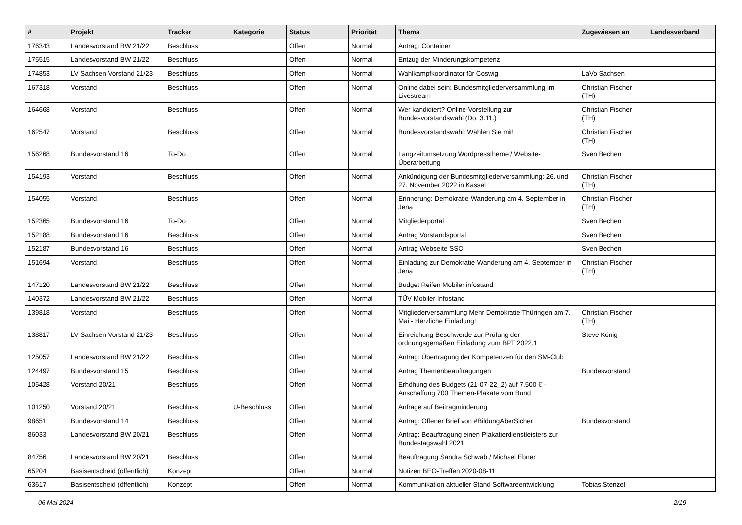| # | Projekt | Tracker | Kategorie | Status | Priorität | Thema | Zugewiesen an | Landesverband |
| --- | --- | --- | --- | --- | --- | --- | --- | --- |
| 176343 | Landesvorstand BW 21/22 | Beschluss | | Offen | Normal | Antrag: Container | | |
| 175515 | Landesvorstand BW 21/22 | Beschluss | | Offen | Normal | Entzug der Minderungskompetenz | | |
| 174853 | LV Sachsen Vorstand 21/23 | Beschluss | | Offen | Normal | Wahlkampfkoordinator für Coswig | LaVo Sachsen | |
| 167318 | Vorstand | Beschluss | | Offen | Normal | Online dabei sein: Bundesmitgliederversammlung im Livestream | Christian Fischer (TH) | |
| 164668 | Vorstand | Beschluss | | Offen | Normal | Wer kandidiert? Online-Vorstellung zur Bundesvorstandswahl (Do, 3.11.) | Christian Fischer (TH) | |
| 162547 | Vorstand | Beschluss | | Offen | Normal | Bundesvorstandswahl: Wählen Sie mit! | Christian Fischer (TH) | |
| 156268 | Bundesvorstand 16 | To-Do | | Offen | Normal | Langzeitumsetzung Wordpresstheme / Website-Überarbeitung | Sven Bechen | |
| 154193 | Vorstand | Beschluss | | Offen | Normal | Ankündigung der Bundesmitgliederversammlung: 26. und 27. November 2022 in Kassel | Christian Fischer (TH) | |
| 154055 | Vorstand | Beschluss | | Offen | Normal | Erinnerung: Demokratie-Wanderung am 4. September in Jena | Christian Fischer (TH) | |
| 152365 | Bundesvorstand 16 | To-Do | | Offen | Normal | Mitgliederportal | Sven Bechen | |
| 152188 | Bundesvorstand 16 | Beschluss | | Offen | Normal | Antrag Vorstandsportal | Sven Bechen | |
| 152187 | Bundesvorstand 16 | Beschluss | | Offen | Normal | Antrag Webseite SSO | Sven Bechen | |
| 151694 | Vorstand | Beschluss | | Offen | Normal | Einladung zur Demokratie-Wanderung am 4. September in Jena | Christian Fischer (TH) | |
| 147120 | Landesvorstand BW 21/22 | Beschluss | | Offen | Normal | Budget Reifen Mobiler infostand | | |
| 140372 | Landesvorstand BW 21/22 | Beschluss | | Offen | Normal | TÜV Mobiler Infostand | | |
| 139818 | Vorstand | Beschluss | | Offen | Normal | Mitgliederversammlung Mehr Demokratie Thüringen am 7. Mai - Herzliche Einladung! | Christian Fischer (TH) | |
| 138817 | LV Sachsen Vorstand 21/23 | Beschluss | | Offen | Normal | Einreichung Beschwerde zur Prüfung der ordnungsgemäßen Einladung zum BPT 2022.1 | Steve König | |
| 125057 | Landesvorstand BW 21/22 | Beschluss | | Offen | Normal | Antrag: Übertragung der Kompetenzen für den SM-Club | | |
| 124497 | Bundesvorstand 15 | Beschluss | | Offen | Normal | Antrag Themenbeauftragungen | Bundesvorstand | |
| 105428 | Vorstand 20/21 | Beschluss | | Offen | Normal | Erhöhung des Budgets (21-07-22_2) auf 7.500 € - Anschaffung 700 Themen-Plakate vom Bund | | |
| 101250 | Vorstand 20/21 | Beschluss | U-Beschluss | Offen | Normal | Anfrage auf Beitragminderung | | |
| 98651 | Bundesvorstand 14 | Beschluss | | Offen | Normal | Antrag: Offener Brief von #BildungAberSicher | Bundesvorstand | |
| 86033 | Landesvorstand BW 20/21 | Beschluss | | Offen | Normal | Antrag: Beauftragung einen Plakatierdienstleisters zur Bundestagswahl 2021 | | |
| 84756 | Landesvorstand BW 20/21 | Beschluss | | Offen | Normal | Beauftragung Sandra Schwab / Michael Ebner | | |
| 65204 | Basisentscheid (öffentlich) | Konzept | | Offen | Normal | Notizen BEO-Treffen 2020-08-11 | | |
| 63617 | Basisentscheid (öffentlich) | Konzept | | Offen | Normal | Kommunikation aktueller Stand Softwareentwicklung | Tobias Stenzel | |
06 Mai 2024 2/19